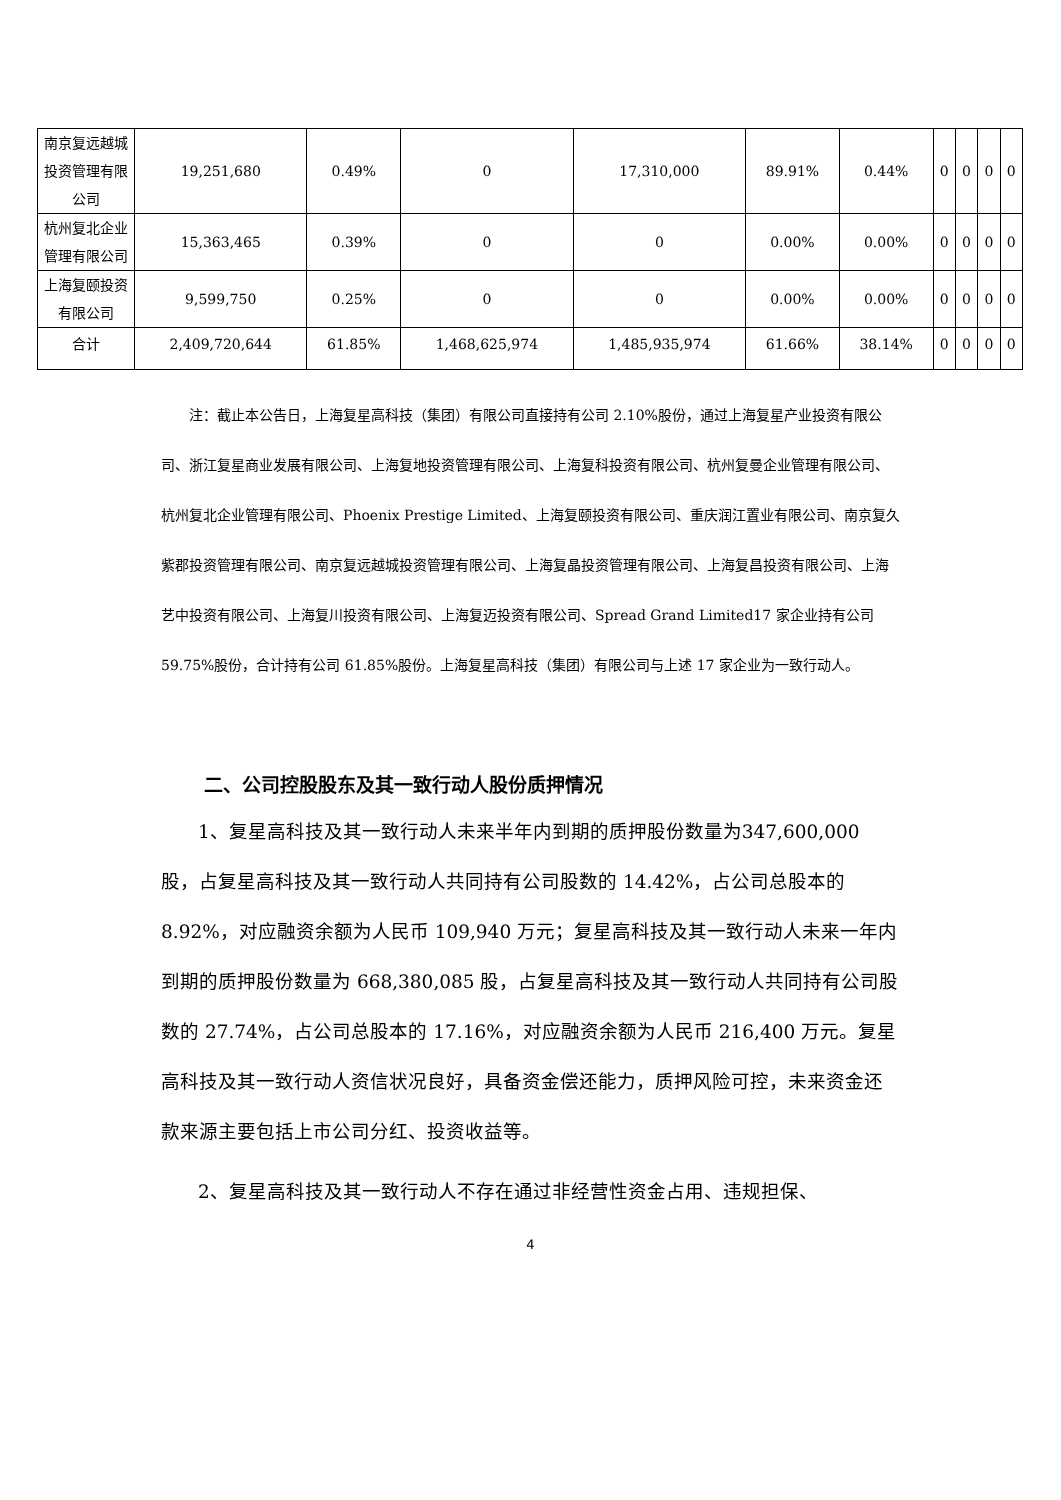| 南京复远越城投资管理有限公司 | 19,251,680 | 0.49% | 0 | 17,310,000 | 89.91% | 0.44% | 0 | 0 | 0 | 0 |
| 杭州复北企业管理有限公司 | 15,363,465 | 0.39% | 0 | 0 | 0.00% | 0.00% | 0 | 0 | 0 | 0 |
| 上海复颐投资有限公司 | 9,599,750 | 0.25% | 0 | 0 | 0.00% | 0.00% | 0 | 0 | 0 | 0 |
| 合计 | 2,409,720,644 | 61.85% | 1,468,625,974 | 1,485,935,974 | 61.66% | 38.14% | 0 | 0 | 0 | 0 |
注：截止本公告日，上海复星高科技（集团）有限公司直接持有公司 2.10%股份，通过上海复星产业投资有限公司、浙江复星商业发展有限公司、上海复地投资管理有限公司、上海复科投资有限公司、杭州复曼企业管理有限公司、杭州复北企业管理有限公司、Phoenix Prestige Limited、上海复颐投资有限公司、重庆润江置业有限公司、南京复久紫郡投资管理有限公司、南京复远越城投资管理有限公司、上海复晶投资管理有限公司、上海复昌投资有限公司、上海艺中投资有限公司、上海复川投资有限公司、上海复迈投资有限公司、Spread Grand Limited17 家企业持有公司 59.75%股份，合计持有公司 61.85%股份。上海复星高科技（集团）有限公司与上述 17 家企业为一致行动人。
二、公司控股股东及其一致行动人股份质押情况
1、复星高科技及其一致行动人未来半年内到期的质押股份数量为347,600,000 股，占复星高科技及其一致行动人共同持有公司股数的 14.42%，占公司总股本的 8.92%，对应融资余额为人民币 109,940 万元；复星高科技及其一致行动人未来一年内到期的质押股份数量为 668,380,085 股，占复星高科技及其一致行动人共同持有公司股数的 27.74%，占公司总股本的 17.16%，对应融资余额为人民币 216,400 万元。复星高科技及其一致行动人资信状况良好，具备资金偿还能力，质押风险可控，未来资金还款来源主要包括上市公司分红、投资收益等。
2、复星高科技及其一致行动人不存在通过非经营性资金占用、违规担保、
4